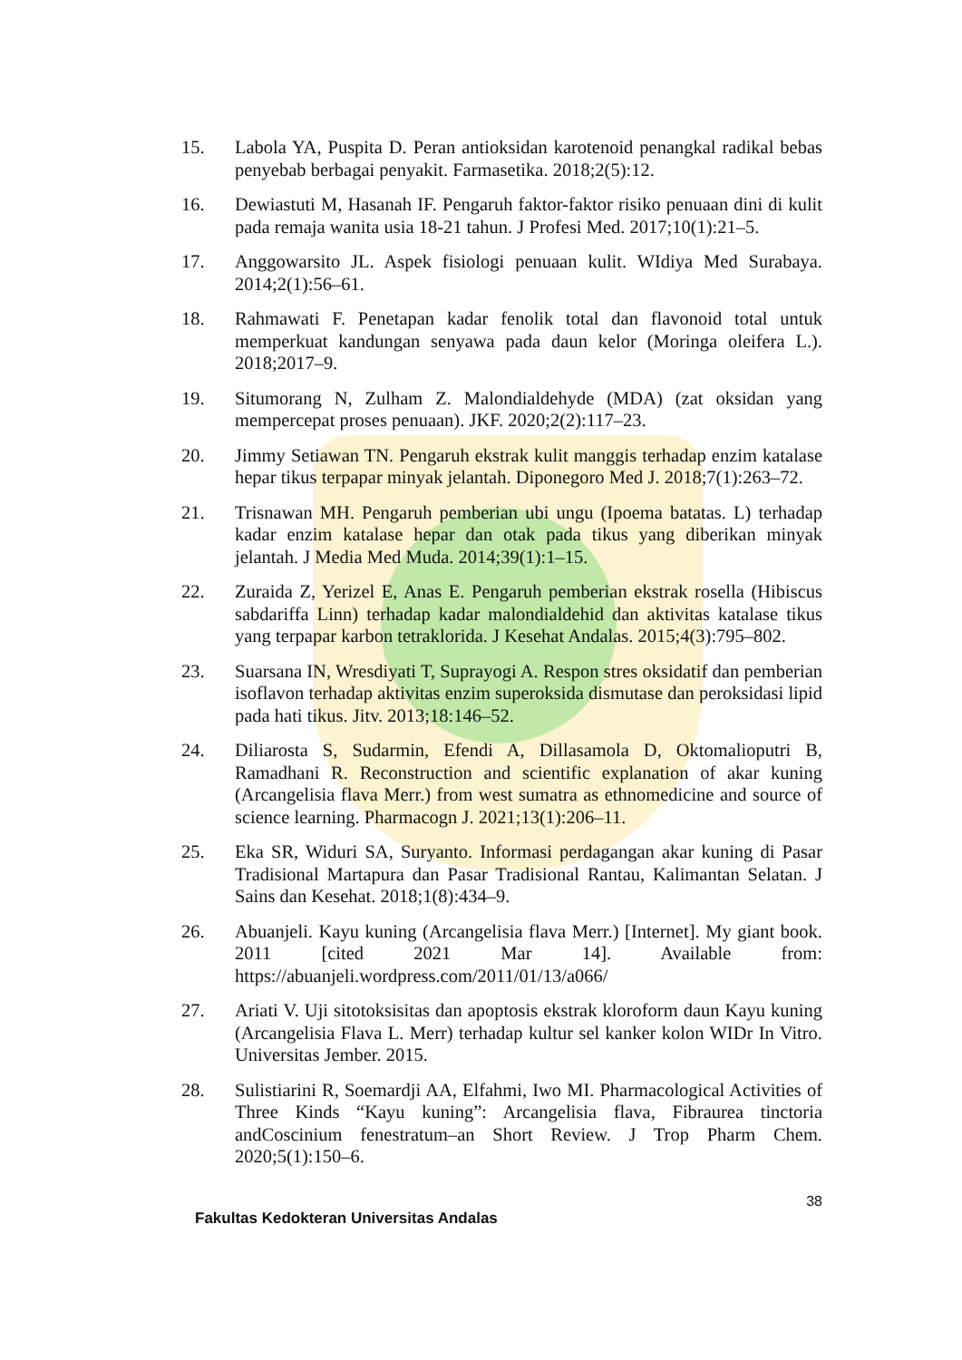15. Labola YA, Puspita D. Peran antioksidan karotenoid penangkal radikal bebas penyebab berbagai penyakit. Farmasetika. 2018;2(5):12.
16. Dewiastuti M, Hasanah IF. Pengaruh faktor-faktor risiko penuaan dini di kulit pada remaja wanita usia 18-21 tahun. J Profesi Med. 2017;10(1):21–5.
17. Anggowarsito JL. Aspek fisiologi penuaan kulit. WIdiya Med Surabaya. 2014;2(1):56–61.
18. Rahmawati F. Penetapan kadar fenolik total dan flavonoid total untuk memperkuat kandungan senyawa pada daun kelor (Moringa oleifera L.). 2018;2017–9.
19. Situmorang N, Zulham Z. Malondialdehyde (MDA) (zat oksidan yang mempercepat proses penuaan). JKF. 2020;2(2):117–23.
20. Jimmy Setiawan TN. Pengaruh ekstrak kulit manggis terhadap enzim katalase hepar tikus terpapar minyak jelantah. Diponegoro Med J. 2018;7(1):263–72.
21. Trisnawan MH. Pengaruh pemberian ubi ungu (Ipoema batatas. L) terhadap kadar enzim katalase hepar dan otak pada tikus yang diberikan minyak jelantah. J Media Med Muda. 2014;39(1):1–15.
22. Zuraida Z, Yerizel E, Anas E. Pengaruh pemberian ekstrak rosella (Hibiscus sabdariffa Linn) terhadap kadar malondialdehid dan aktivitas katalase tikus yang terpapar karbon tetraklorida. J Kesehat Andalas. 2015;4(3):795–802.
23. Suarsana IN, Wresdiyati T, Suprayogi A. Respon stres oksidatif dan pemberian isoflavon terhadap aktivitas enzim superoksida dismutase dan peroksidasi lipid pada hati tikus. Jitv. 2013;18:146–52.
24. Diliarosta S, Sudarmin, Efendi A, Dillasamola D, Oktomalioputri B, Ramadhani R. Reconstruction and scientific explanation of akar kuning (Arcangelisia flava Merr.) from west sumatra as ethnomedicine and source of science learning. Pharmacogn J. 2021;13(1):206–11.
25. Eka SR, Widuri SA, Suryanto. Informasi perdagangan akar kuning di Pasar Tradisional Martapura dan Pasar Tradisional Rantau, Kalimantan Selatan. J Sains dan Kesehat. 2018;1(8):434–9.
26. Abuanjeli. Kayu kuning (Arcangelisia flava Merr.) [Internet]. My giant book. 2011 [cited 2021 Mar 14]. Available from: https://abuanjeli.wordpress.com/2011/01/13/a066/
27. Ariati V. Uji sitotoksisitas dan apoptosis ekstrak kloroform daun Kayu kuning (Arcangelisia Flava L. Merr) terhadap kultur sel kanker kolon WIDr In Vitro. Universitas Jember. 2015.
28. Sulistiarini R, Soemardji AA, Elfahmi, Iwo MI. Pharmacological Activities of Three Kinds “Kayu kuning”: Arcangelisia flava, Fibraurea tinctoria andCoscinium fenestratum–an Short Review. J Trop Pharm Chem. 2020;5(1):150–6.
38
Fakultas Kedokteran Universitas Andalas